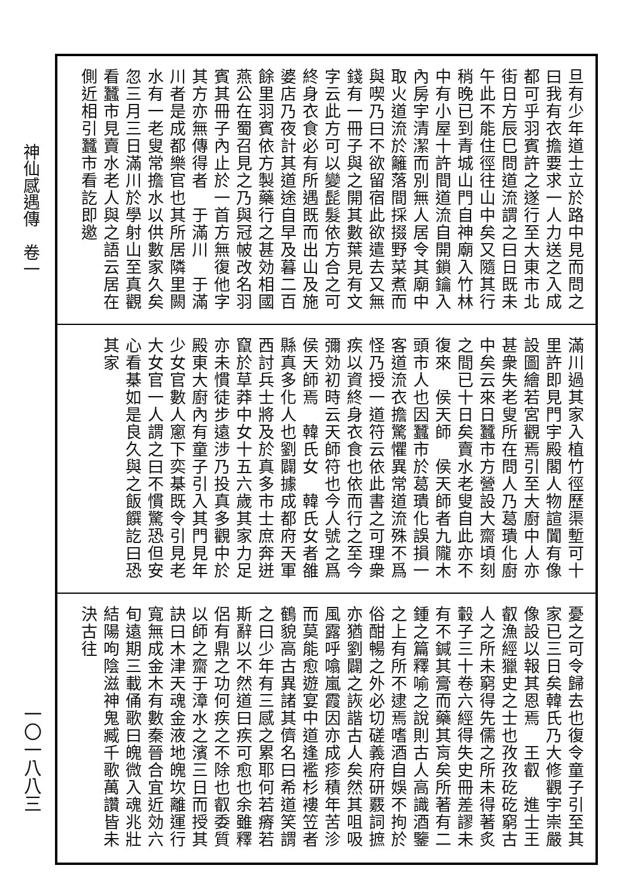神仙感遇傳　卷一
一〇一八八三
旦有少年道士立於路中見而問之曰我有衣擔要求一人力送之入成都可乎羽賓許之遂行至大東市北街日方辰巳問道流謂之曰日既未午此不能住徑往山中矣又隨其行稍晚已到青城山門自神廟入竹林中有小屋十許間道流自開鎖鑰入內房宇清潔而別無人居令其廟中取火道流於籬落間採掇野菜煮而與喫乃曰不欲留宿此欲遣去又無錢有一冊子與之開其數葉見有文字云此方可以變髭髮依方合之可終身衣食必有所遇既而出山及施婆店乃夜計其道途自早及暮二百餘里羽賓依方製藥行之甚効相國燕公在蜀召見之乃與冠帔改名羽賓其冊子內止於一首方無復他字其方亦無傳得者　于滿川　于滿川者是成都樂官也其所居隣里闕水有一老叟常擔水以供數家久矣忽三月三日滿川於學射山至真觀看蠶市見賣水老人與之語云居在側近相引蠶市看訖即邀
滿川過其家入植竹徑歷渠塹可十里許即見門宇殿閣人物諠闐有像設圖繪若宮觀焉引至大廚中人亦甚衆失老叟所在問人乃葛璝化廚中矣云來日蠶市方營設大齋頃刻之間已十日矣賣水老叟自此亦不復來　侯天師　侯天師者九隴木頭市人也因蠶市於葛璝化誤損一客道流衣擔驚懼異常道流殊不爲怪乃授一道符云依此書之可理衆疾以資終身衣食也依而行之至今彌効初時云天師符也今人號之爲侯天師焉　韓氏女　韓氏女者雒縣真多化人也劉闢據成都府天軍西討兵士將及於真多市士庶奔迸竄於草莽中女十五六歲其家力足亦未慣徒步遠涉乃投真多觀中於殿東大廚內有童子引入其門見年少女官數人窻下奕棊既令引見老大女官一人謂之曰不慣驚恐但安心看棊如是良久與之飯饌訖曰恐其家
憂之可令歸去也復令童子引至其家已三日矣韓氏乃大修觀宇崇嚴像設以報其恩焉　王叡　進士王叡漁經獵史之士也孜孜矻矻窮古人之所未窮得先儒之所未得著炙轂子三十卷六經得失史冊差謬未有不鍼其膏而藥其肓矣所著有二鍾之篇釋喻之說則古人高識酒鑒之上有所不逮焉嗜酒自娛不拘於俗酣暢之外必切磋義府研覈詞摭亦猶劉闢之詼諧古人矣然其咀吸風露呼噏嵐霞因亦成疹積年苦沴而莫能愈遊宴中道逢襤杉褸笠者鶴貌高古異諸其儕名曰希道笑謂之曰少年有三感之累耶何若瘠若斯辭以不然道曰疾可愈也余雖釋侶有鼎之功何疾之不除也叡委質以師之齋于漳水之濱三日而授其訣曰木津天魂金液地魄坎離運行寬無成金木有數秦晉合宜近効六旬遠期三載俑歌曰魄微入魂兆壯結陽呴陰滋神鬼臧千歌萬讚皆未決古往